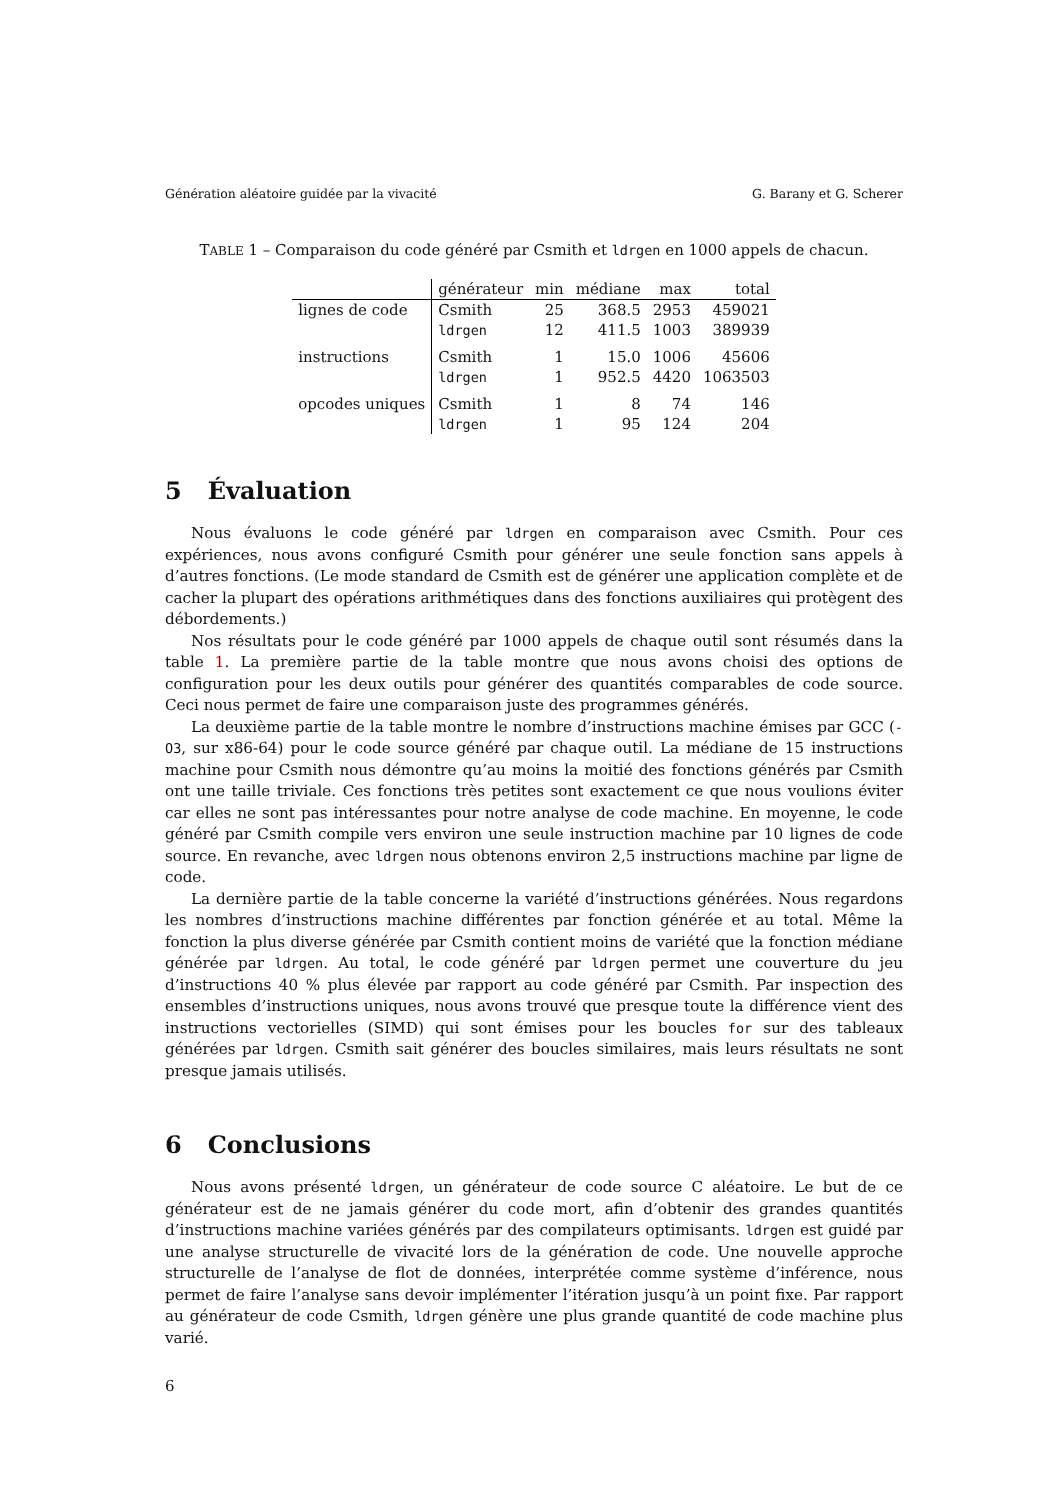Génération aléatoire guidée par la vivacité G. Barany et G. Scherer
TABLE 1 – Comparaison du code généré par Csmith et ldrgen en 1000 appels de chacun.
| | générateur | min | médiane | max | total |
| --- | --- | --- | --- | --- | --- |
| lignes de code | Csmith | 25 | 368.5 | 2953 | 459021 |
| | ldrgen | 12 | 411.5 | 1003 | 389939 |
| instructions | Csmith | 1 | 15.0 | 1006 | 45606 |
| | ldrgen | 1 | 952.5 | 4420 | 1063503 |
| opcodes uniques | Csmith | 1 | 8 | 74 | 146 |
| | ldrgen | 1 | 95 | 124 | 204 |
5 Évaluation
Nous évaluons le code généré par ldrgen en comparaison avec Csmith. Pour ces expériences, nous avons configuré Csmith pour générer une seule fonction sans appels à d’autres fonctions. (Le mode standard de Csmith est de générer une application complète et de cacher la plupart des opérations arithmétiques dans des fonctions auxiliaires qui protègent des débordements.)
Nos résultats pour le code généré par 1000 appels de chaque outil sont résumés dans la table 1. La première partie de la table montre que nous avons choisi des options de configuration pour les deux outils pour générer des quantités comparables de code source. Ceci nous permet de faire une comparaison juste des programmes générés.
La deuxième partie de la table montre le nombre d’instructions machine émises par GCC (-O3, sur x86-64) pour le code source généré par chaque outil. La médiane de 15 instructions machine pour Csmith nous démontre qu’au moins la moitié des fonctions générés par Csmith ont une taille triviale. Ces fonctions très petites sont exactement ce que nous voulions éviter car elles ne sont pas intéressantes pour notre analyse de code machine. En moyenne, le code généré par Csmith compile vers environ une seule instruction machine par 10 lignes de code source. En revanche, avec ldrgen nous obtenons environ 2,5 instructions machine par ligne de code.
La dernière partie de la table concerne la variété d’instructions générées. Nous regardons les nombres d’instructions machine différentes par fonction générée et au total. Même la fonction la plus diverse générée par Csmith contient moins de variété que la fonction médiane générée par ldrgen. Au total, le code généré par ldrgen permet une couverture du jeu d’instructions 40 % plus élevée par rapport au code généré par Csmith. Par inspection des ensembles d’instructions uniques, nous avons trouvé que presque toute la différence vient des instructions vectorielles (SIMD) qui sont émises pour les boucles for sur des tableaux générées par ldrgen. Csmith sait générer des boucles similaires, mais leurs résultats ne sont presque jamais utilisés.
6 Conclusions
Nous avons présenté ldrgen, un générateur de code source C aléatoire. Le but de ce générateur est de ne jamais générer du code mort, afin d’obtenir des grandes quantités d’instructions machine variées générés par des compilateurs optimisants. ldrgen est guidé par une analyse structurelle de vivacité lors de la génération de code. Une nouvelle approche structurelle de l’analyse de flot de données, interprétée comme système d’inférence, nous permet de faire l’analyse sans devoir implémenter l’itération jusqu’à un point fixe. Par rapport au générateur de code Csmith, ldrgen génère une plus grande quantité de code machine plus varié.
6